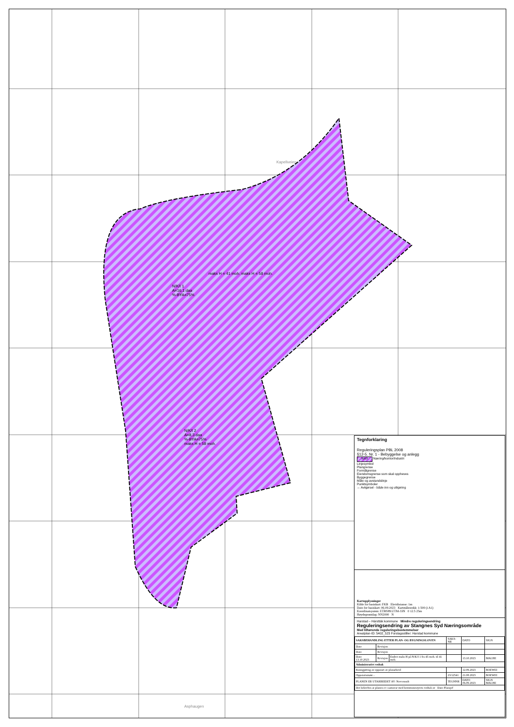N/K/I 1
A=16,1 daa
%-BYA=75%
N/K/I 2
A=8,3 daa
%-BYA=75%
maks H = 58 moh.
maks H = 41 moh. maks H = 58 moh.
Kapellveien
Asphaugen
Tegnforklaring
Reguleringsplan PBL 2008
§12-5. Nr. 1 - Bebyggelse og anlegg
N/K/I Næring/kontor/industri
Linjesymbol
Plangrense
Formålgrense
Eiendomsgrense som skal oppheves
Byggegrense
Måle og avstandslinje
Punktsymboler
↔ Avkjørsel - både inn og utkjøring
Kartopplysninger
Kilde for basiskart: FKB Ekvidistanse: 1m
Dato for basiskart: 06.09.2023 Kartmålestokk: 1:500 (i A1)
Koordinatsystem: ETRS89.UTM-33N 0 12.5 25m
Høydegrunnlag: NN2000 N
Harstad – Hárstták kommune Mindre reguleringsendring
Reguleringsendring av Stangnes Syd Næringsområde
Med tilhørende reguleringsbestemmelser
Arealplan-ID: 5402_523 Forslagsstiller: Harstad kommune
| SAKSBEHANDLING ETTER PLAN- OG BYGNINGSLOVEN | | | SAKS-NR | DATO | SIGN |
| Dato | Revisjon | | | | |
| Dato | Revisjon | | | | |
| Dato 13.10.2023 | Revisjon | Endret maks H på N/K/I 1 fra 45 moh. til 41 moh. | | 13.10.2023 | MALHE |
| Administrativt vedtak | | | | | |
| Kunngjøring av oppstart av planarbeid | | | | 12.09.2023 | BOEWEI |
| Oppstartsmøte... | | | 23/12541 | 21.08.2023 | BOEWEI |
| PLANEN ER UTARBEIDET AV: Norconsult | | | TEGNNR | DATO 06.09.2023 | SIGN MALHE |
| Det bekreftes at planen er i samsvar med kommunestyrets vedtak av Dato Plansjef | | | | | |